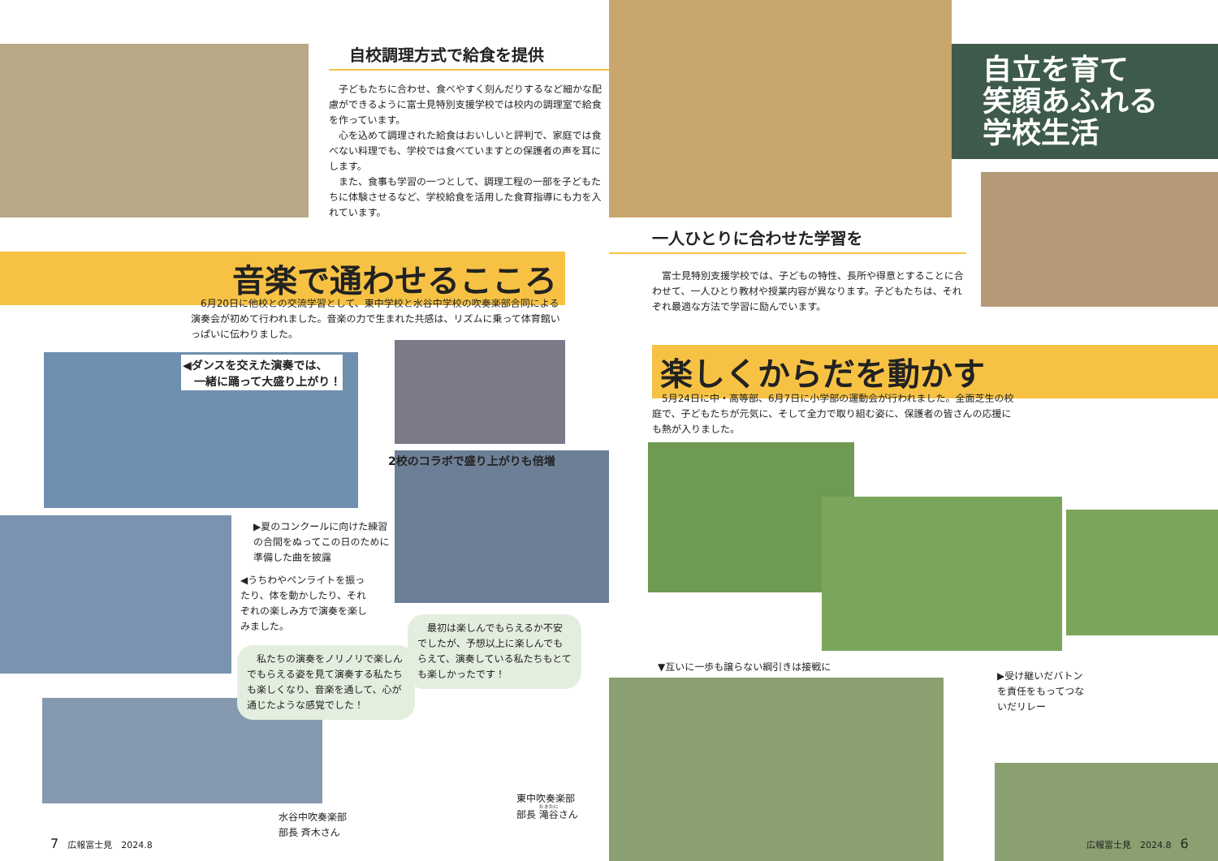自立を育て
笑顔あふれる
学校生活
自校調理方式で給食を提供
　子どもたちに合わせ、食べやすく刻んだりするなど細かな配慮ができるように富士見特別支援学校では校内の調理室で給食を作っています。
　心を込めて調理された給食はおいしいと評判で、家庭では食べない料理でも、学校では食べていますとの保護者の声を耳にします。
　また、食事も学習の一つとして、調理工程の一部を子どもたちに体験させるなど、学校給食を活用した食育指導にも力を入れています。
一人ひとりに合わせた学習を
　富士見特別支援学校では、子どもの特性、長所や得意とすることに合わせて、一人ひとり教材や授業内容が異なります。子どもたちは、それぞれ最適な方法で学習に励んでいます。
音楽で通わせるこころ
　6月20日に他校との交流学習として、東中学校と水谷中学校の吹奏楽部合同による演奏会が初めて行われました。音楽の力で生まれた共感は、リズムに乗って体育館いっぱいに伝わりました。
◀ダンスを交えた演奏では、
　一緒に踊って大盛り上がり！
2校のコラボで盛り上がりも倍増
▶夏のコンクールに向けた練習の合間をぬってこの日のために準備した曲を披露
◀うちわやペンライトを振ったり、体を動かしたり、それぞれの楽しみ方で演奏を楽しみました。
　最初は楽しんでもらえるか不安でしたが、予想以上に楽しんでもらえて、演奏している私たちもとても楽しかったです！
　私たちの演奏をノリノリで楽しんでもらえる姿を見て演奏する私たちも楽しくなり、音楽を通して、心が通じたような感覚でした！
水谷中吹奏楽部
部長 斉木さん
東中吹奏楽部
部長 滝谷さん
楽しくからだを動かす
　5月24日に中・高等部、6月7日に小学部の運動会が行われました。全面芝生の校庭で、子どもたちが元気に、そして全力で取り組む姿に、保護者の皆さんの応援にも熱が入りました。
▼互いに一歩も譲らない綱引きは接戦に
▶受け継いだバトンを責任をもってつないだリレー
7　広報富士見　2024.8 広報富士見　2024.8　6